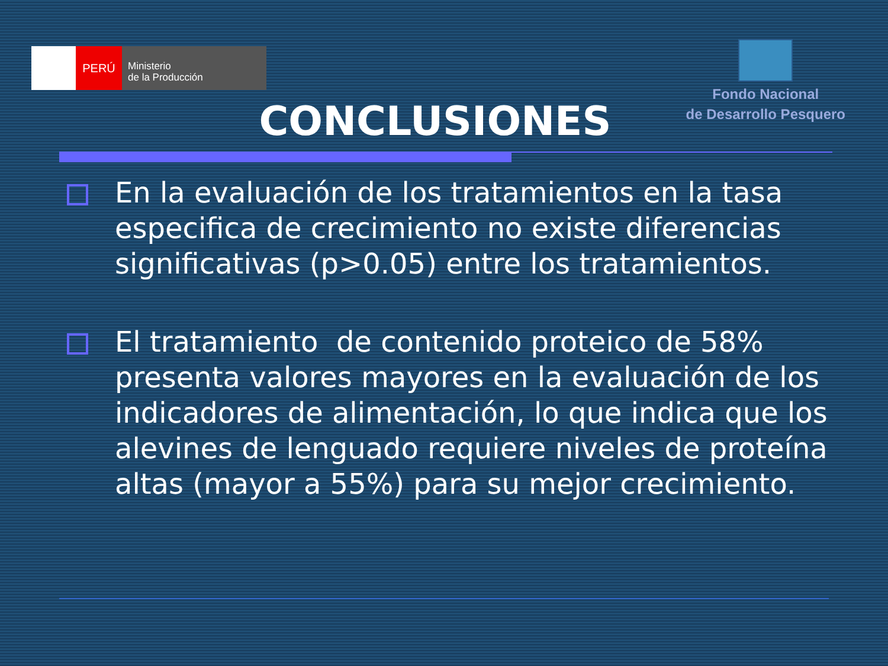PERÚ
Ministerio
de la Producción
Fondo Nacional
de Desarrollo Pesquero
CONCLUSIONES
En la evaluación de los tratamientos en la tasa especifica de crecimiento no existe diferencias significativas (p>0.05) entre los tratamientos.
El tratamiento de contenido proteico de 58% presenta valores mayores en la evaluación de los indicadores de alimentación, lo que indica que los alevines de lenguado requiere niveles de proteína altas (mayor a 55%) para su mejor crecimiento.